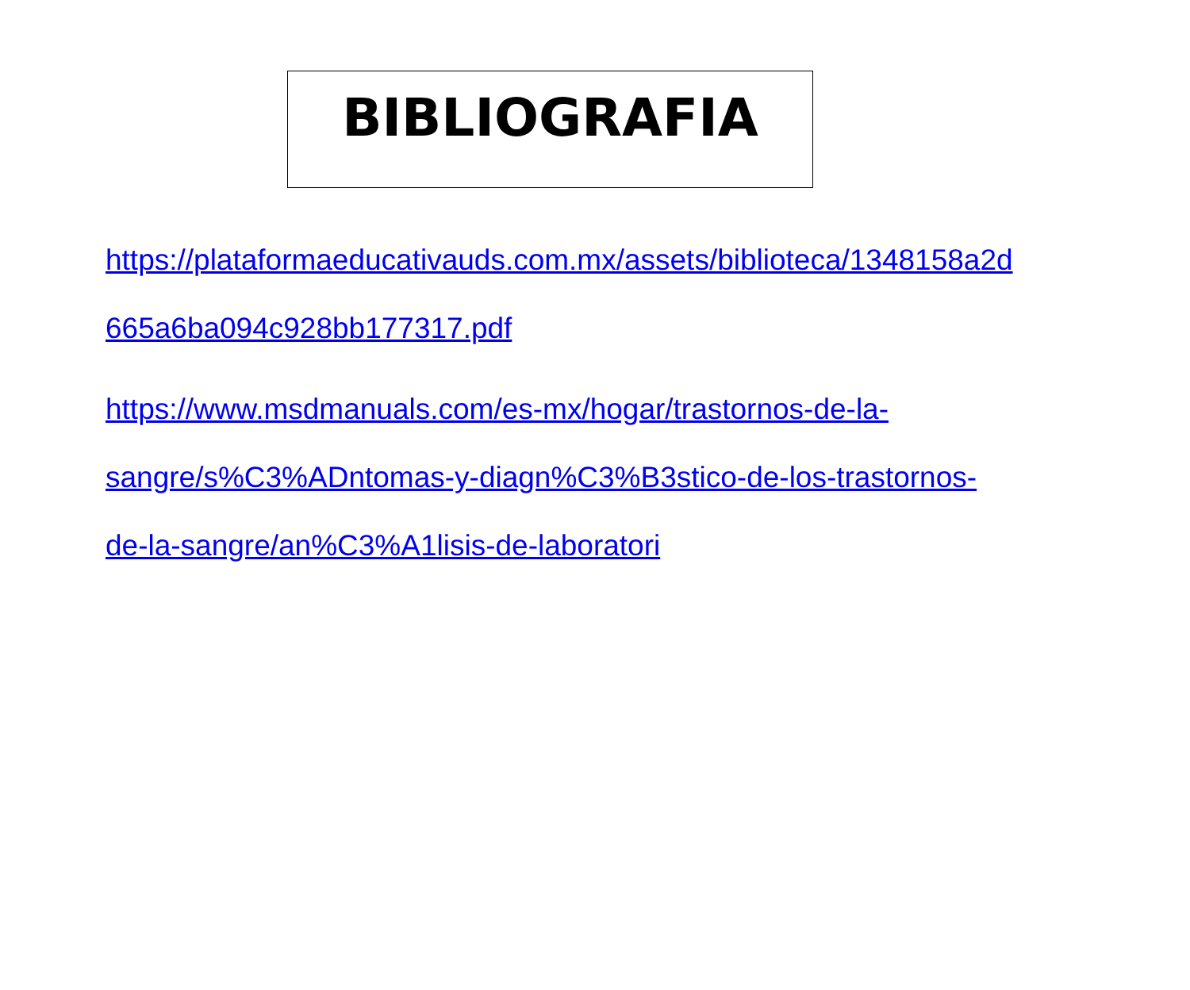BIBLIOGRAFIA
https://plataformaeducativauds.com.mx/assets/biblioteca/1348158a2d
665a6ba094c928bb177317.pdf
https://www.msdmanuals.com/es-mx/hogar/trastornos-de-la-
sangre/s%C3%ADntomas-y-diagn%C3%B3stico-de-los-trastornos-
de-la-sangre/an%C3%A1lisis-de-laboratori